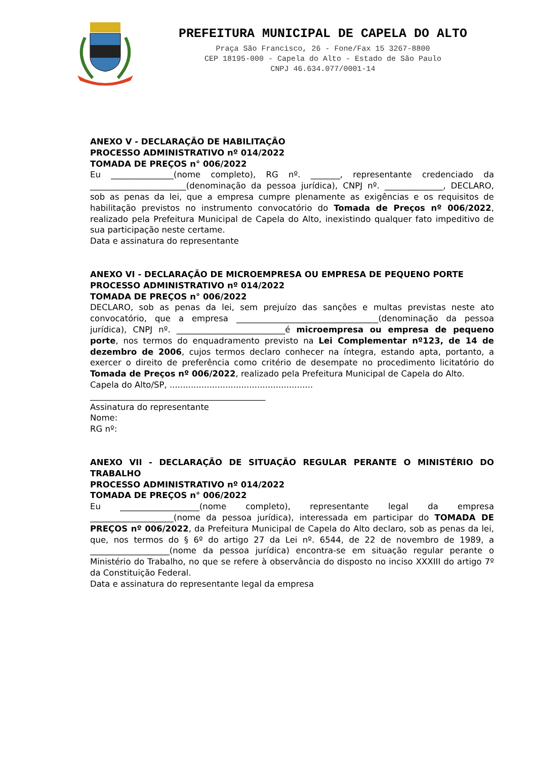PREFEITURA MUNICIPAL DE CAPELA DO ALTO
Praça São Francisco, 26 - Fone/Fax 15 3267-8800
CEP 18195-000 - Capela do Alto - Estado de São Paulo
CNPJ 46.634.077/0001-14
ANEXO V - DECLARAÇÃO DE HABILITAÇÃO
PROCESSO ADMINISTRATIVO nº 014/2022
TOMADA DE PREÇOS n° 006/2022
Eu _______________(nome completo), RG nº. _______, representante credenciado da _______________________(denominação da pessoa jurídica), CNPJ nº. ______________, DECLARO, sob as penas da lei, que a empresa cumpre plenamente as exigências e os requisitos de habilitação previstos no instrumento convocatório do Tomada de Preços nº 006/2022, realizado pela Prefeitura Municipal de Capela do Alto, inexistindo qualquer fato impeditivo de sua participação neste certame.
Data e assinatura do representante
ANEXO VI - DECLARAÇÃO DE MICROEMPRESA OU EMPRESA DE PEQUENO PORTE
PROCESSO ADMINISTRATIVO nº 014/2022
TOMADA DE PREÇOS n° 006/2022
DECLARO, sob as penas da lei, sem prejuízo das sanções e multas previstas neste ato convocatório, que a empresa __________________________________(denominação da pessoa jurídica), CNPJ nº. __________________________é microempresa ou empresa de pequeno porte, nos termos do enquadramento previsto na Lei Complementar nº123, de 14 de dezembro de 2006, cujos termos declaro conhecer na íntegra, estando apta, portanto, a exercer o direito de preferência como critério de desempate no procedimento licitatório do Tomada de Preços nº 006/2022, realizado pela Prefeitura Municipal de Capela do Alto.
Capela do Alto/SP, ......................................................
__________________________________________
Assinatura do representante
Nome:
RG nº:
ANEXO VII - DECLARAÇÃO DE SITUAÇÃO REGULAR PERANTE O MINISTÉRIO DO TRABALHO
PROCESSO ADMINISTRATIVO nº 014/2022
TOMADA DE PREÇOS n° 006/2022
Eu ___________________(nome completo), representante legal da empresa ____________________(nome da pessoa jurídica), interessada em participar do TOMADA DE PREÇOS nº 006/2022, da Prefeitura Municipal de Capela do Alto declaro, sob as penas da lei, que, nos termos do § 6º do artigo 27 da Lei nº. 6544, de 22 de novembro de 1989, a ___________________(nome da pessoa jurídica) encontra-se em situação regular perante o Ministério do Trabalho, no que se refere à observância do disposto no inciso XXXIII do artigo 7º da Constituição Federal.
Data e assinatura do representante legal da empresa